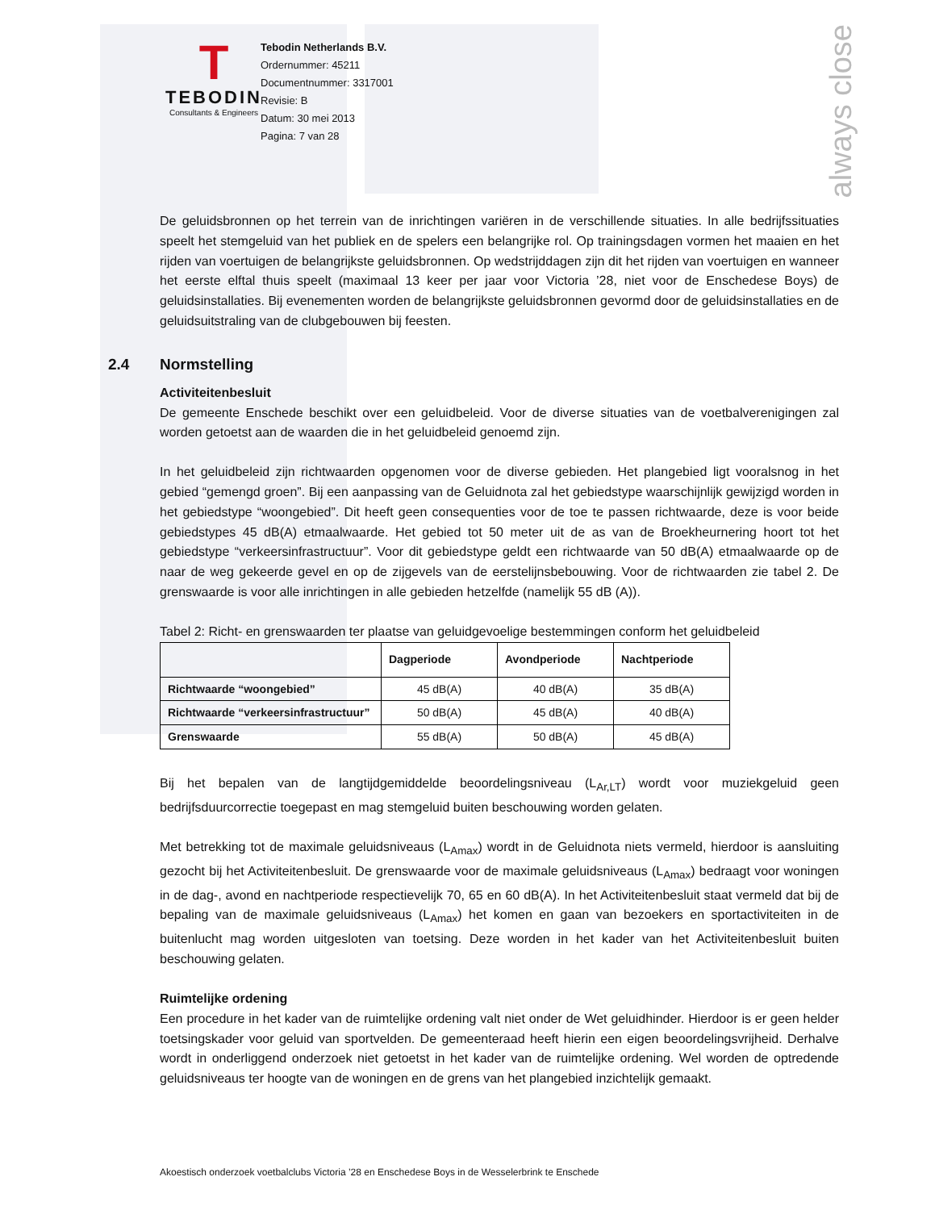always close
T
TEBODIN
Consultants & Engineers
Tebodin Netherlands B.V.
Ordernummer: 45211
Documentnummer: 3317001
Revisie: B
Datum: 30 mei 2013
Pagina: 7 van 28
De geluidsbronnen op het terrein van de inrichtingen variëren in de verschillende situaties. In alle bedrijfssituaties speelt het stemgeluid van het publiek en de spelers een belangrijke rol. Op trainingsdagen vormen het maaien en het rijden van voertuigen de belangrijkste geluidsbronnen. Op wedstrijddagen zijn dit het rijden van voertuigen en wanneer het eerste elftal thuis speelt (maximaal 13 keer per jaar voor Victoria ’28, niet voor de Enschedese Boys) de geluidsinstallaties. Bij evenementen worden de belangrijkste geluidsbronnen gevormd door de geluidsinstallaties en de geluidsuitstraling van de clubgebouwen bij feesten.
2.4 Normstelling
Activiteitenbesluit
De gemeente Enschede beschikt over een geluidbeleid. Voor de diverse situaties van de voetbalverenigingen zal worden getoetst aan de waarden die in het geluidbeleid genoemd zijn.
In het geluidbeleid zijn richtwaarden opgenomen voor de diverse gebieden. Het plangebied ligt vooralsnog in het gebied “gemengd groen”. Bij een aanpassing van de Geluidnota zal het gebiedstype waarschijnlijk gewijzigd worden in het gebiedstype “woongebied”. Dit heeft geen consequenties voor de toe te passen richtwaarde, deze is voor beide gebiedstypes 45 dB(A) etmaalwaarde. Het gebied tot 50 meter uit de as van de Broekheurnering hoort tot het gebiedstype “verkeersinfrastructuur”. Voor dit gebiedstype geldt een richtwaarde van 50 dB(A) etmaalwaarde op de naar de weg gekeerde gevel en op de zijgevels van de eerstelijnsbebouwing. Voor de richtwaarden zie tabel 2. De grenswaarde is voor alle inrichtingen in alle gebieden hetzelfde (namelijk 55 dB (A)).
Tabel 2: Richt- en grenswaarden ter plaatse van geluidgevoelige bestemmingen conform het geluidbeleid
| | Dagperiode | Avondperiode | Nachtperiode |
| --- | --- | --- | --- |
| Richtwaarde “woongebied” | 45 dB(A) | 40 dB(A) | 35 dB(A) |
| Richtwaarde “verkeersinfrastructuur” | 50 dB(A) | 45 dB(A) | 40 dB(A) |
| Grenswaarde | 55 dB(A) | 50 dB(A) | 45 dB(A) |
Bij het bepalen van de langtijdgemiddelde beoordelingsniveau (L<sub>Ar,LT</sub>) wordt voor muziekgeluid geen bedrijfsduurcorrectie toegepast en mag stemgeluid buiten beschouwing worden gelaten.
Met betrekking tot de maximale geluidsniveaus (L<sub>Amax</sub>) wordt in de Geluidnota niets vermeld, hierdoor is aansluiting gezocht bij het Activiteitenbesluit. De grenswaarde voor de maximale geluidsniveaus (L<sub>Amax</sub>) bedraagt voor woningen in de dag-, avond en nachtperiode respectievelijk 70, 65 en 60 dB(A). In het Activiteitenbesluit staat vermeld dat bij de bepaling van de maximale geluidsniveaus (L<sub>Amax</sub>) het komen en gaan van bezoekers en sportactiviteiten in de buitenlucht mag worden uitgesloten van toetsing. Deze worden in het kader van het Activiteitenbesluit buiten beschouwing gelaten.
Ruimtelijke ordening
Een procedure in het kader van de ruimtelijke ordening valt niet onder de Wet geluidhinder. Hierdoor is er geen helder toetsingskader voor geluid van sportvelden. De gemeenteraad heeft hierin een eigen beoordelingsvrijheid. Derhalve wordt in onderliggend onderzoek niet getoetst in het kader van de ruimtelijke ordening. Wel worden de optredende geluidsniveaus ter hoogte van de woningen en de grens van het plangebied inzichtelijk gemaakt.
Akoestisch onderzoek voetbalclubs Victoria ’28 en Enschedese Boys in de Wesselerbrink te Enschede